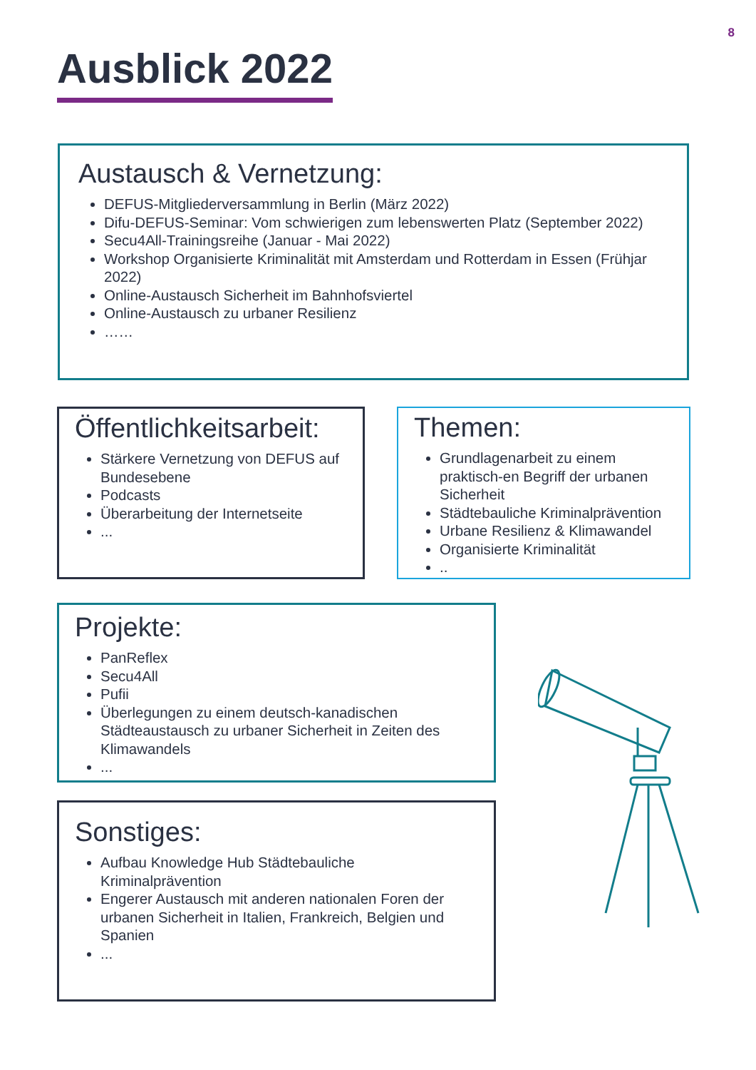8
Ausblick 2022
Austausch & Vernetzung:
DEFUS-Mitgliederversammlung in Berlin (März 2022)
Difu-DEFUS-Seminar: Vom schwierigen zum lebenswerten Platz (September 2022)
Secu4All-Trainingsreihe (Januar - Mai 2022)
Workshop Organisierte Kriminalität mit Amsterdam und Rotterdam in Essen (Frühjar 2022)
Online-Austausch Sicherheit im Bahnhofsviertel
Online-Austausch zu urbaner Resilienz
……
Öffentlichkeitsarbeit:
Stärkere Vernetzung von DEFUS auf Bundesebene
Podcasts
Überarbeitung der Internetseite
...
Themen:
Grundlagenarbeit zu einem praktisch-en Begriff der urbanen Sicherheit
Städtebauliche Kriminalprävention
Urbane Resilienz & Klimawandel
Organisierte Kriminalität
..
Projekte:
PanReflex
Secu4All
Pufii
Überlegungen zu einem deutsch-kanadischen Städteaustausch zu urbaner Sicherheit in Zeiten des Klimawandels
...
Sonstiges:
Aufbau Knowledge Hub Städtebauliche Kriminalprävention
Engerer Austausch mit anderen nationalen Foren der urbanen Sicherheit in Italien, Frankreich, Belgien und Spanien
...